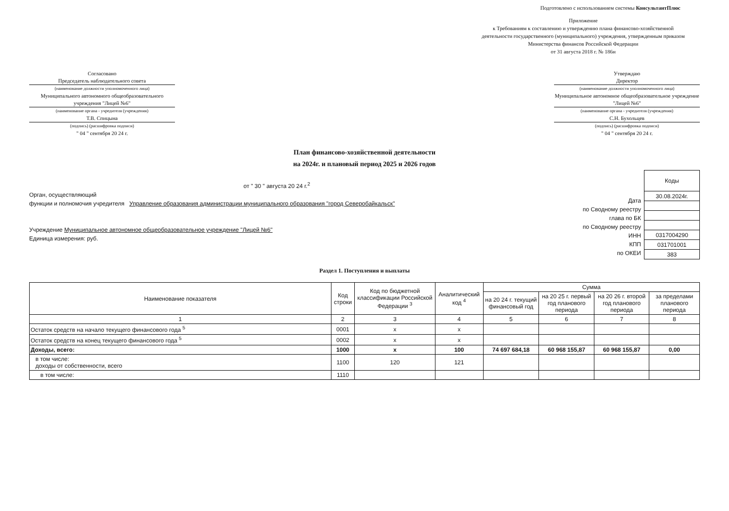Подготовлено с использованием системы КонсультантПлюс
Приложение
к Требованиям к составлению и утверждению плана финансово-хозяйственной деятельности государственного (муниципального) учреждения, утвержденным приказом Министерства финансов Российской Федерации
от 31 августа 2018 г. № 186н
Согласовано
Председатель наблюдательного совета
(наименование должности уполномоченного лица)
Муниципального автономного общеобразовательного учреждения "Лицей №6"
(наименование органа - учредителя (учреждения)
Т.В. Спицына
(подпись) (расшифровка подписи)
" 04 " сентября 20 24 г.
Утверждаю
Директор
(наименование должности уполномоченного лица)
Муниципальное автономное общеобразовательное учреждение "Лицей №6"
(наименование органа - учредителя (учреждения)
С.Н. Бухольцев
(подпись) (расшифровка подписи)
" 04 " сентября 20 24 г.
План финансово-хозяйственной деятельности
на 2024г. и плановый период 2025 и 2026 годов
от " 30 " августа 20 24 г.<sup>2</sup>
Орган, осуществляющий
функции и полномочия учредителя Управление образования администрации муниципального образования "город Северобайкальск"
Учреждение Муниципальное автономное общеобразовательное учреждение "Лицей №6"
Единица измерения: руб.
Дата
по Сводному реестру
глава по БК
по Сводному реестру
ИНН
КПП
по ОКЕИ
| Коды |
| 30.08.2024г. |
| 0317004290 |
| 031701001 |
| 383 |
Раздел 1. Поступления и выплаты
| Наименование показателя | Код строки | Код по бюджетной классификации Российской Федерации <sup>3</sup> | Аналитический код <sup>4</sup> | Сумма | | | |
| --- | --- | --- | --- | --- | --- | --- | --- |
| | | | | на 20 24 г. текущий финансовый год | на 20 25 г. первый год планового периода | на 20 26 г. второй год планового периода | за пределами планового периода |
| 1 | 2 | 3 | 4 | 5 | 6 | 7 | 8 |
| Остаток средств на начало текущего финансового года <sup>5</sup> | 0001 | x | x | | | | |
| Остаток средств на конец текущего финансового года <sup>5</sup> | 0002 | x | x | | | | |
| Доходы, всего: | 1000 | x | 100 | 74 697 684,18 | 60 968 155,87 | 60 968 155,87 | 0,00 |
| в том числе: доходы от собственности, всего | 1100 | 120 | 121 | | | | |
| в том числе: | 1110 | | | | | | |